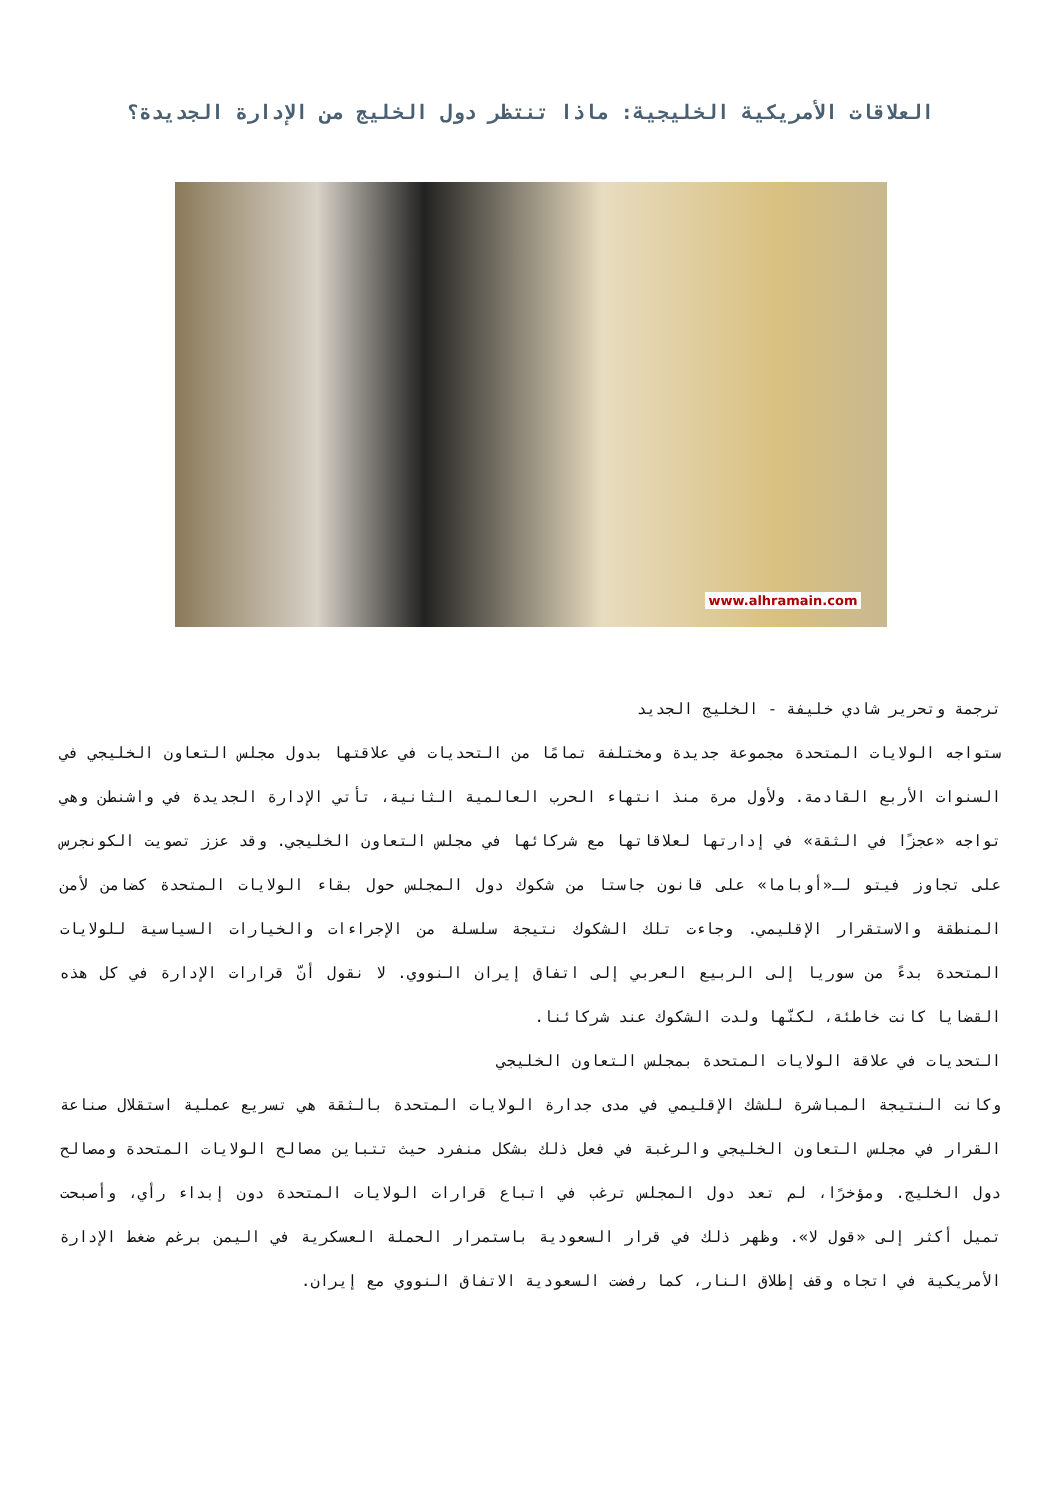العلاقات الأمريكية الخليجية: ماذا تنتظر دول الخليج من الإدارة الجديدة؟
www.alhramain.com
ترجمة وتحرير شادي خليفة - الخليج الجديد
ستواجه الولايات المتحدة مجموعة جديدة ومختلفة تمامًا من التحديات في علاقتها بدول مجلس التعاون الخليجي في السنوات الأربع القادمة. ولأول مرة منذ انتهاء الحرب العالمية الثانية، تأتي الإدارة الجديدة في واشنطن وهي تواجه «عجزًا في الثقة» في إدارتها لعلاقاتها مع شركائها في مجلس التعاون الخليجي. وقد عزز تصويت الكونجرس على تجاوز فيتو لـ«أوباما» على قانون جاستا من شكوك دول المجلس حول بقاء الولايات المتحدة كضامن لأمن المنطقة والاستقرار الإقليمي. وجاءت تلك الشكوك نتيجة سلسلة من الإجراءات والخيارات السياسية للولايات المتحدة بدءً من سوريا إلى الربيع العربي إلى اتفاق إيران النووي. لا نقول أنّ قرارات الإدارة في كل هذه القضايا كانت خاطئة، لكنّها ولدت الشكوك عند شركائنا.
التحديات في علاقة الولايات المتحدة بمجلس التعاون الخليجي
وكانت النتيجة المباشرة للشك الإقليمي في مدى جدارة الولايات المتحدة بالثقة هي تسريع عملية استقلال صناعة القرار في مجلس التعاون الخليجي والرغبة في فعل ذلك بشكل منفرد حيث تتباين مصالح الولايات المتحدة ومصالح دول الخليج. ومؤخرًا، لم تعد دول المجلس ترغب في اتباع قرارات الولايات المتحدة دون إبداء رأي، وأصبحت تميل أكثر إلى «قول لا». وظهر ذلك في قرار السعودية باستمرار الحملة العسكرية في اليمن برغم ضغط الإدارة الأمريكية في اتجاه وقف إطلاق النار، كما رفضت السعودية الاتفاق النووي مع إيران.